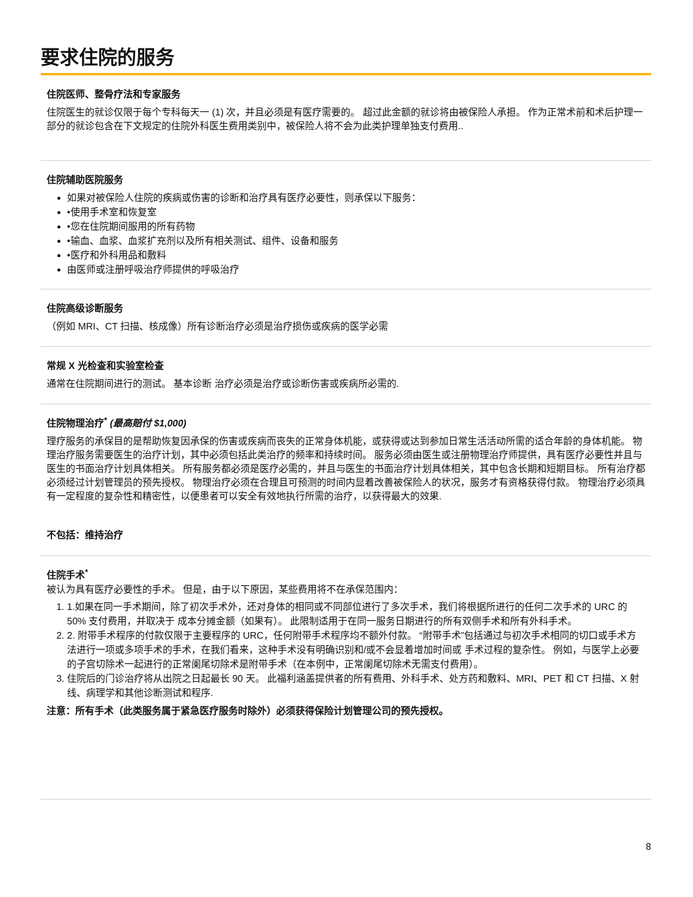要求住院的服务
住院医师、整骨疗法和专家服务
住院医生的就诊仅限于每个专科每天一 (1) 次，并且必须是有医疗需要的。 超过此金额的就诊将由被保险人承担。 作为正常术前和术后护理一部分的就诊包含在下文规定的住院外科医生费用类别中，被保险人将不会为此类护理单独支付费用..
住院辅助医院服务
如果对被保险人住院的疾病或伤害的诊断和治疗具有医疗必要性，则承保以下服务：
•使用手术室和恢复室
•您在住院期间服用的所有药物
•输血、血浆、血浆扩充剂以及所有相关测试、组件、设备和服务
•医疗和外科用品和敷料
由医师或注册呼吸治疗师提供的呼吸治疗
住院高级诊断服务
（例如 MRI、CT 扫描、核成像）所有诊断治疗必须是治疗损伤或疾病的医学必需
常规 X 光检查和实验室检查
通常在住院期间进行的测试。 基本诊断 治疗必须是治疗或诊断伤害或疾病所必需的.
住院物理治疗<sup>*</sup> (最高赔付 $1,000)
理疗服务的承保目的是帮助恢复因承保的伤害或疾病而丧失的正常身体机能，或获得或达到参加日常生活活动所需的适合年龄的身体机能。 物理治疗服务需要医生的治疗计划，其中必须包括此类治疗的频率和持续时间。 服务必须由医生或注册物理治疗师提供，具有医疗必要性并且与医生的书面治疗计划具体相关。 所有服务都必须是医疗必需的，并且与医生的书面治疗计划具体相关，其中包含长期和短期目标。 所有治疗都必须经过计划管理员的预先授权。 物理治疗必须在合理且可预测的时间内显着改善被保险人的状况，服务才有资格获得付款。 物理治疗必须具有一定程度的复杂性和精密性，以便患者可以安全有效地执行所需的治疗，以获得最大的效果.
不包括：维持治疗
住院手术<sup>*</sup>
被认为具有医疗必要性的手术。 但是，由于以下原因，某些费用将不在承保范围内：
1. 1.如果在同一手术期间，除了初次手术外，还对身体的相同或不同部位进行了多次手术，我们将根据所进行的任何二次手术的 URC 的 50% 支付费用，并取决于 成本分摊金额（如果有）。 此限制适用于在同一服务日期进行的所有双侧手术和所有外科手术。
2. 2. 附带手术程序的付款仅限于主要程序的 URC，任何附带手术程序均不额外付款。 “附带手术”包括通过与初次手术相同的切口或手术方法进行一项或多项手术的手术，在我们看来，这种手术没有明确识别和/或不会显着增加时间或 手术过程的复杂性。 例如，与医学上必要的子宫切除术一起进行的正常阑尾切除术是附带手术（在本例中，正常阑尾切除术无需支付费用）。
3. 住院后的门诊治疗将从出院之日起最长 90 天。 此福利涵盖提供者的所有费用、外科手术、处方药和敷料、MRI、PET 和 CT 扫描、X 射线、病理学和其他诊断测试和程序.
注意：所有手术（此类服务属于紧急医疗服务时除外）必须获得保险计划管理公司的预先授权。
8